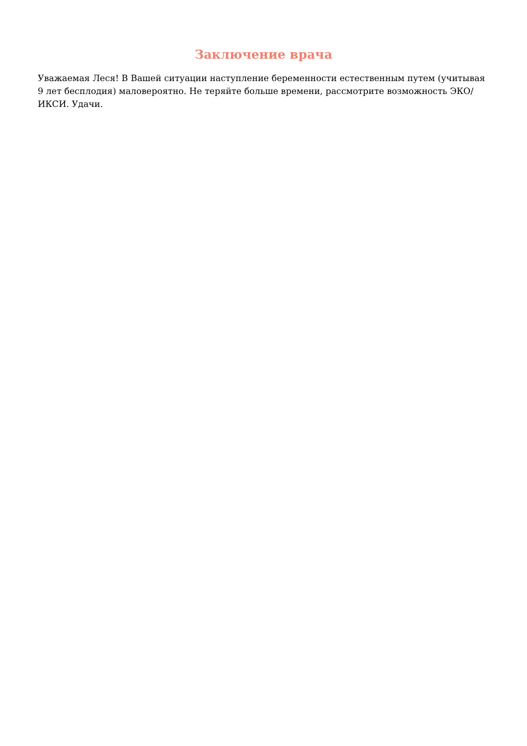Заключение врача
Уважаемая Леся! В Вашей ситуации наступление беременности естественным путем (учитывая 9 лет бесплодия) маловероятно. Не теряйте больше времени, рассмотрите возможность ЭКО/ИКСИ. Удачи.